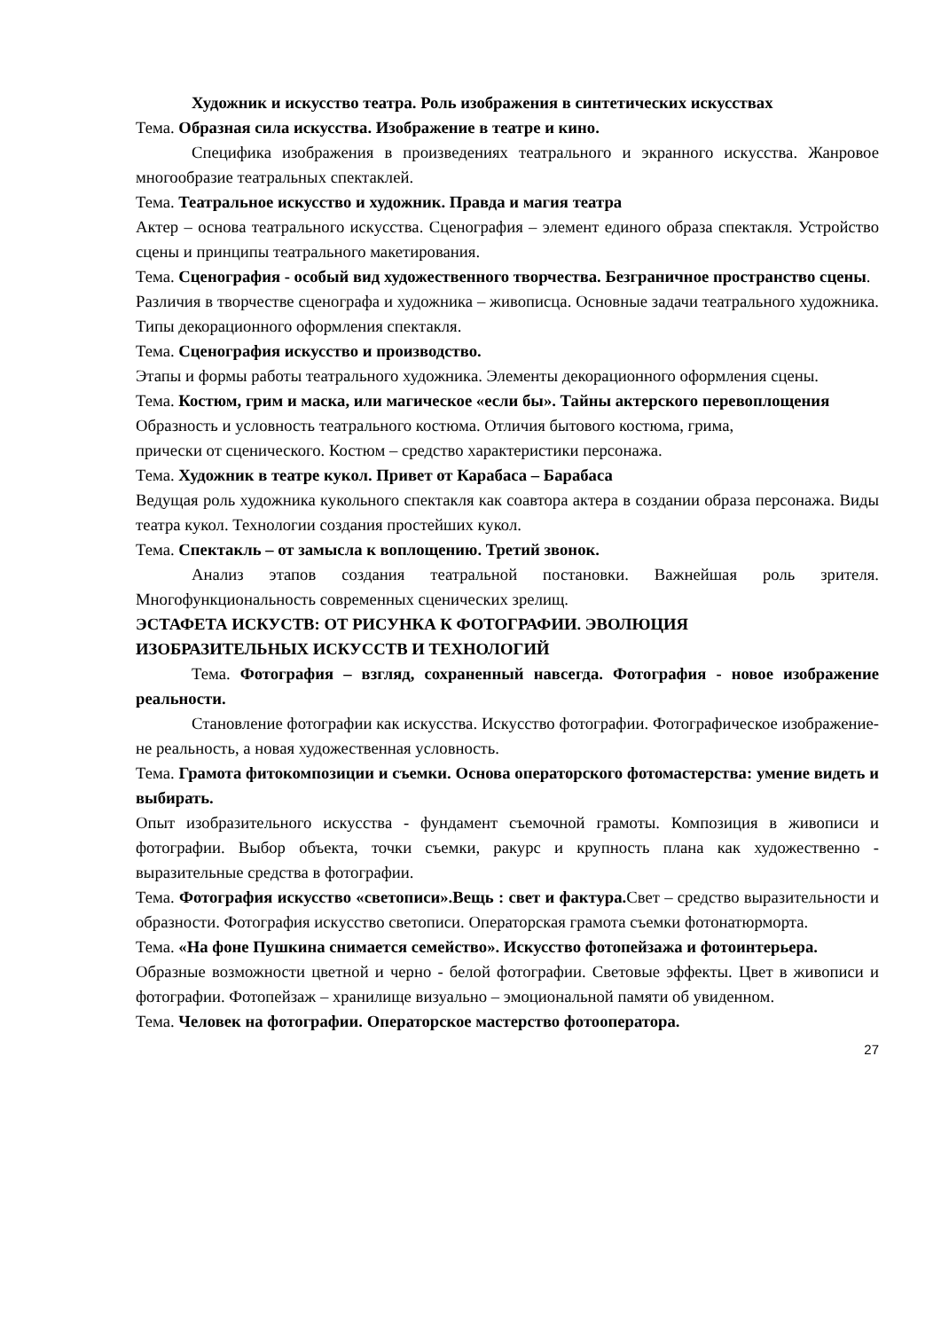Художник и искусство театра. Роль изображения в синтетических искусствах
Тема. Образная сила искусства. Изображение в театре и кино.
Специфика изображения в произведениях театрального и экранного искусства. Жанровое многообразие театральных спектаклей.
Тема. Театральное искусство и художник. Правда и магия театра
Актер – основа театрального искусства. Сценография – элемент единого образа спектакля. Устройство сцены и принципы театрального макетирования.
Тема. Сценография - особый вид художественного творчества. Безграничное пространство сцены.
Различия в творчестве сценографа и художника – живописца. Основные задачи театрального художника. Типы декорационного оформления спектакля.
Тема. Сценография искусство и производство.
Этапы и формы работы театрального художника. Элементы декорационного оформления сцены.
Тема. Костюм, грим и маска, или магическое «если бы». Тайны актерского перевоплощения
Образность и условность театрального костюма. Отличия бытового костюма, грима,
прически от сценического. Костюм – средство характеристики персонажа.
Тема. Художник в театре кукол. Привет от Карабаса – Барабаса
Ведущая роль художника кукольного спектакля как соавтора актера в создании образа персонажа. Виды театра кукол. Технологии создания простейших кукол.
Тема. Спектакль – от замысла к воплощению. Третий звонок.
Анализ этапов создания театральной постановки. Важнейшая роль зрителя. Многофункциональность современных сценических зрелищ.
ЭСТАФЕТА ИСКУСТВ: ОТ РИСУНКА К ФОТОГРАФИИ. ЭВОЛЮЦИЯ
ИЗОБРАЗИТЕЛЬНЫХ ИСКУССТВ И ТЕХНОЛОГИЙ
Тема. Фотография – взгляд, сохраненный навсегда. Фотография - новое изображение реальности.
Становление фотографии как искусства. Искусство фотографии. Фотографическое изображение- не реальность, а новая художественная условность.
Тема. Грамота фитокомпозиции и съемки. Основа операторского фотомастерства: умение видеть и выбирать.
Опыт изобразительного искусства - фундамент съемочной грамоты. Композиция в живописи и фотографии. Выбор объекта, точки съемки, ракурс и крупность плана как художественно - выразительные средства в фотографии.
Тема. Фотография искусство «светописи».Вещь : свет и фактура. Свет – средство выразительности и образности. Фотография искусство светописи. Операторская грамота съемки фотонатюрморта.
Тема. «На фоне Пушкина снимается семейство». Искусство фотопейзажа и фотоинтерьера.
Образные возможности цветной и черно - белой фотографии. Световые эффекты. Цвет в живописи и фотографии. Фотопейзаж – хранилище визуально – эмоциональной памяти об увиденном.
Тема. Человек на фотографии. Операторское мастерство фотооператора.
27